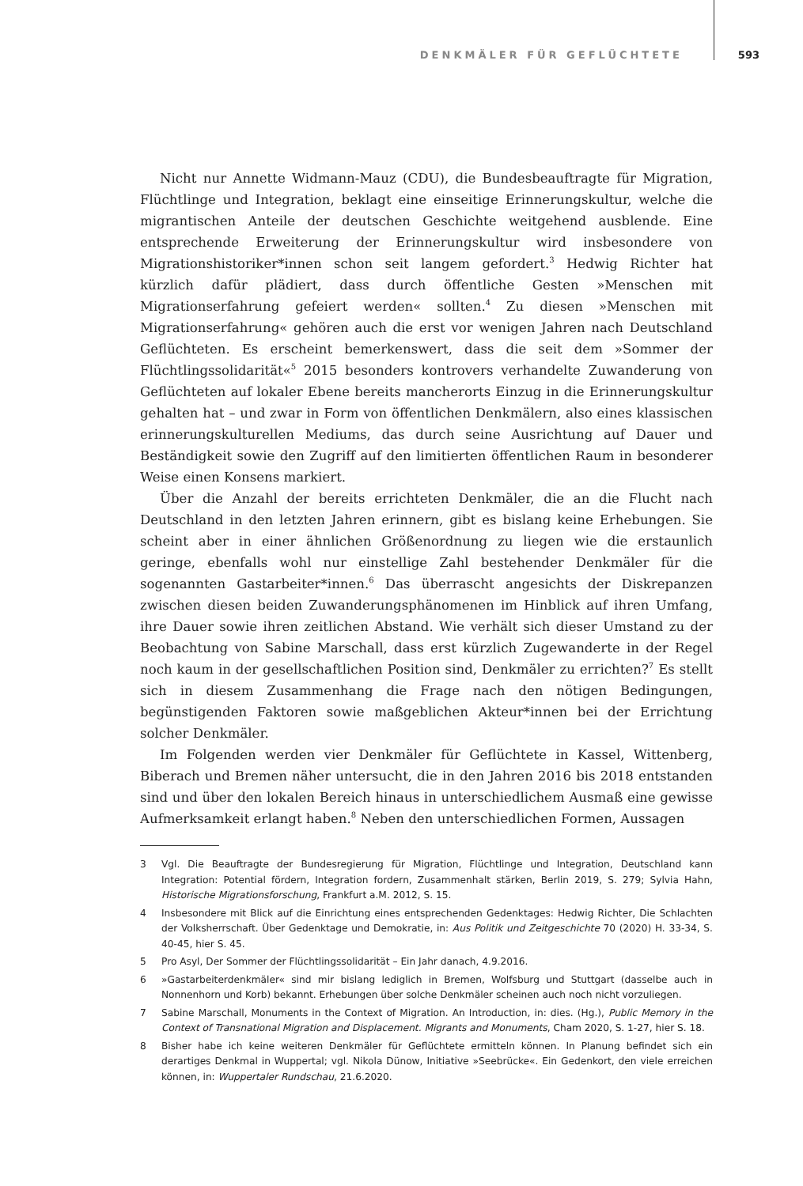DENKMÄLER FÜR GEFLÜCHTETE 593
Nicht nur Annette Widmann-Mauz (CDU), die Bundesbeauftragte für Migration, Flüchtlinge und Integration, beklagt eine einseitige Erinnerungskultur, welche die migrantischen Anteile der deutschen Geschichte weitgehend ausblende. Eine entsprechende Erweiterung der Erinnerungskultur wird insbesondere von Migrationshistoriker*innen schon seit langem gefordert.<sup>3</sup> Hedwig Richter hat kürzlich dafür plädiert, dass durch öffentliche Gesten »Menschen mit Migrationserfahrung gefeiert werden« sollten.<sup>4</sup> Zu diesen »Menschen mit Migrationserfahrung« gehören auch die erst vor wenigen Jahren nach Deutschland Geflüchteten. Es erscheint bemerkenswert, dass die seit dem »Sommer der Flüchtlingssolidarität«<sup>5</sup> 2015 besonders kontrovers verhandelte Zuwanderung von Geflüchteten auf lokaler Ebene bereits mancherorts Einzug in die Erinnerungskultur gehalten hat – und zwar in Form von öffentlichen Denkmälern, also eines klassischen erinnerungskulturellen Mediums, das durch seine Ausrichtung auf Dauer und Beständigkeit sowie den Zugriff auf den limitierten öffentlichen Raum in besonderer Weise einen Konsens markiert.
Über die Anzahl der bereits errichteten Denkmäler, die an die Flucht nach Deutschland in den letzten Jahren erinnern, gibt es bislang keine Erhebungen. Sie scheint aber in einer ähnlichen Größenordnung zu liegen wie die erstaunlich geringe, ebenfalls wohl nur einstellige Zahl bestehender Denkmäler für die sogenannten Gastarbeiter*innen.<sup>6</sup> Das überrascht angesichts der Diskrepanzen zwischen diesen beiden Zuwanderungsphänomenen im Hinblick auf ihren Umfang, ihre Dauer sowie ihren zeitlichen Abstand. Wie verhält sich dieser Umstand zu der Beobachtung von Sabine Marschall, dass erst kürzlich Zugewanderte in der Regel noch kaum in der gesellschaftlichen Position sind, Denkmäler zu errichten?<sup>7</sup> Es stellt sich in diesem Zusammenhang die Frage nach den nötigen Bedingungen, begünstigenden Faktoren sowie maßgeblichen Akteur*innen bei der Errichtung solcher Denkmäler.
Im Folgenden werden vier Denkmäler für Geflüchtete in Kassel, Wittenberg, Biberach und Bremen näher untersucht, die in den Jahren 2016 bis 2018 entstanden sind und über den lokalen Bereich hinaus in unterschiedlichem Ausmaß eine gewisse Aufmerksamkeit erlangt haben.<sup>8</sup> Neben den unterschiedlichen Formen, Aussagen
3 Vgl. Die Beauftragte der Bundesregierung für Migration, Flüchtlinge und Integration, Deutschland kann Integration: Potential fördern, Integration fordern, Zusammenhalt stärken, Berlin 2019, S. 279; Sylvia Hahn, Historische Migrationsforschung, Frankfurt a.M. 2012, S. 15.
4 Insbesondere mit Blick auf die Einrichtung eines entsprechenden Gedenktages: Hedwig Richter, Die Schlachten der Volksherrschaft. Über Gedenktage und Demokratie, in: Aus Politik und Zeitgeschichte 70 (2020) H. 33-34, S. 40-45, hier S. 45.
5 Pro Asyl, Der Sommer der Flüchtlingssolidarität – Ein Jahr danach, 4.9.2016.
6 »Gastarbeiterdenkmäler« sind mir bislang lediglich in Bremen, Wolfsburg und Stuttgart (dasselbe auch in Nonnenhorn und Korb) bekannt. Erhebungen über solche Denkmäler scheinen auch noch nicht vorzuliegen.
7 Sabine Marschall, Monuments in the Context of Migration. An Introduction, in: dies. (Hg.), Public Memory in the Context of Transnational Migration and Displacement. Migrants and Monuments, Cham 2020, S. 1-27, hier S. 18.
8 Bisher habe ich keine weiteren Denkmäler für Geflüchtete ermitteln können. In Planung befindet sich ein derartiges Denkmal in Wuppertal; vgl. Nikola Dünow, Initiative »Seebrücke«. Ein Gedenkort, den viele erreichen können, in: Wuppertaler Rundschau, 21.6.2020.